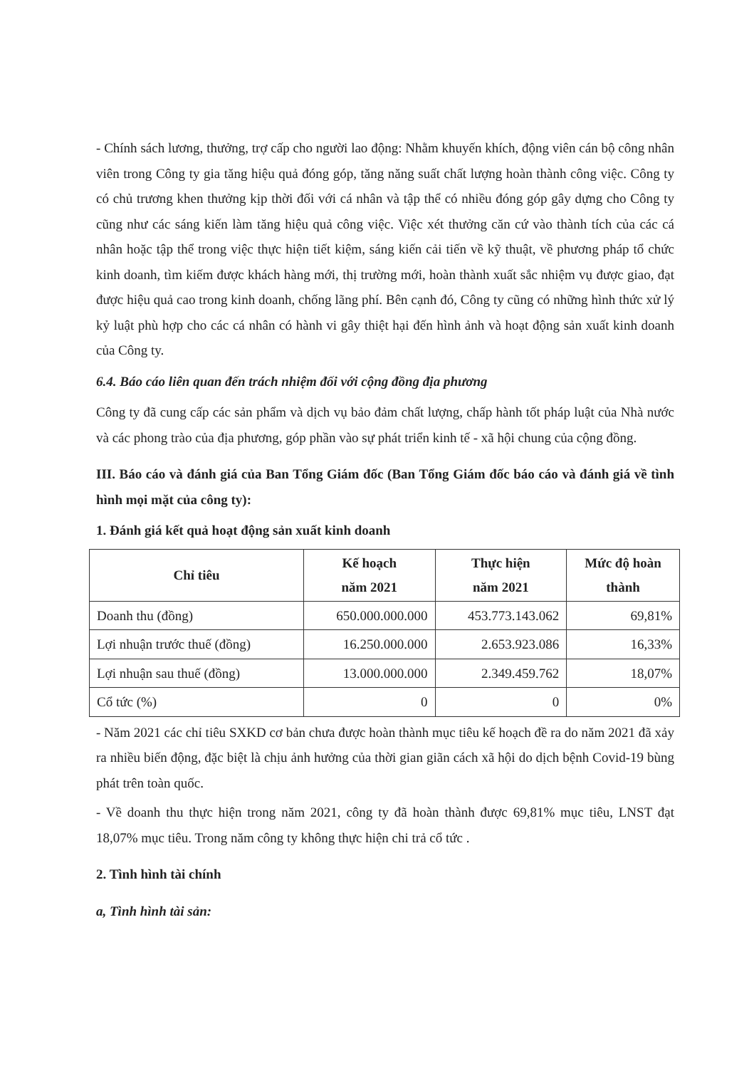- Chính sách lương, thưởng, trợ cấp cho người lao động: Nhằm khuyến khích, động viên cán bộ công nhân viên trong Công ty gia tăng hiệu quả đóng góp, tăng năng suất chất lượng hoàn thành công việc. Công ty có chủ trương khen thưởng kịp thời đối với cá nhân và tập thể có nhiều đóng góp gây dựng cho Công ty cũng như các sáng kiến làm tăng hiệu quả công việc. Việc xét thưởng căn cứ vào thành tích của các cá nhân hoặc tập thể trong việc thực hiện tiết kiệm, sáng kiến cải tiến về kỹ thuật, về phương pháp tổ chức kinh doanh, tìm kiếm được khách hàng mới, thị trường mới, hoàn thành xuất sắc nhiệm vụ được giao, đạt được hiệu quả cao trong kinh doanh, chống lãng phí. Bên cạnh đó, Công ty cũng có những hình thức xử lý kỷ luật phù hợp cho các cá nhân có hành vi gây thiệt hại đến hình ảnh và hoạt động sản xuất kinh doanh của Công ty.
6.4. Báo cáo liên quan đến trách nhiệm đối với cộng đồng địa phương
Công ty đã cung cấp các sản phẩm và dịch vụ bảo đảm chất lượng, chấp hành tốt pháp luật của Nhà nước và các phong trào của địa phương, góp phần vào sự phát triển kinh tế - xã hội chung của cộng đồng.
III. Báo cáo và đánh giá của Ban Tổng Giám đốc (Ban Tổng Giám đốc báo cáo và đánh giá về tình hình mọi mặt của công ty):
1. Đánh giá kết quả hoạt động sản xuất kinh doanh
| Chỉ tiêu | Kế hoạch năm 2021 | Thực hiện năm 2021 | Mức độ hoàn thành |
| --- | --- | --- | --- |
| Doanh thu (đồng) | 650.000.000.000 | 453.773.143.062 | 69,81% |
| Lợi nhuận trước thuế (đồng) | 16.250.000.000 | 2.653.923.086 | 16,33% |
| Lợi nhuận sau thuế (đồng) | 13.000.000.000 | 2.349.459.762 | 18,07% |
| Cổ tức (%) | 0 | 0 | 0% |
- Năm 2021 các chỉ tiêu SXKD cơ bản chưa được hoàn thành mục tiêu kế hoạch đề ra do năm 2021 đã xảy ra nhiều biến động, đặc biệt là chịu ảnh hưởng của thời gian giãn cách xã hội do dịch bệnh Covid-19 bùng phát trên toàn quốc.
- Về doanh thu thực hiện trong năm 2021, công ty đã hoàn thành được 69,81% mục tiêu, LNST đạt 18,07% mục tiêu. Trong năm công ty không thực hiện chi trả cổ tức .
2. Tình hình tài chính
a, Tình hình tài sản: